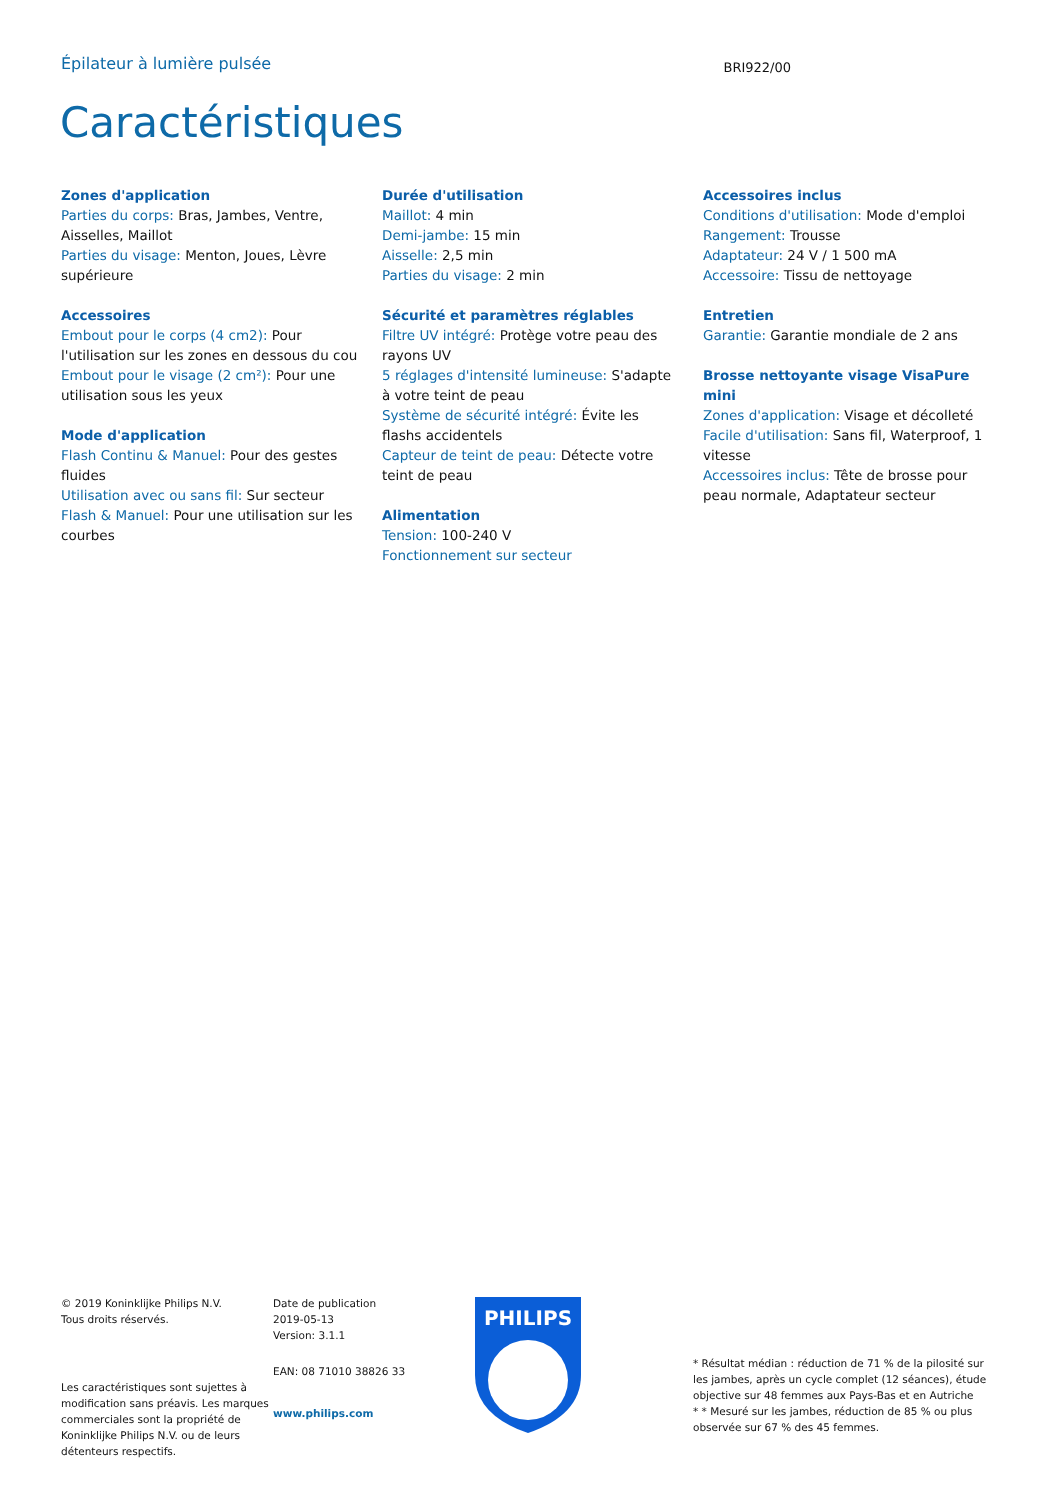Épilateur à lumière pulsée
BRI922/00
Caractéristiques
Zones d'application
Parties du corps: Bras, Jambes, Ventre, Aisselles, Maillot
Parties du visage: Menton, Joues, Lèvre supérieure
Accessoires
Embout pour le corps (4 cm2): Pour l'utilisation sur les zones en dessous du cou
Embout pour le visage (2 cm²): Pour une utilisation sous les yeux
Mode d'application
Flash Continu & Manuel: Pour des gestes fluides
Utilisation avec ou sans fil: Sur secteur
Flash & Manuel: Pour une utilisation sur les courbes
Durée d'utilisation
Maillot: 4 min
Demi-jambe: 15 min
Aisselle: 2,5 min
Parties du visage: 2 min
Sécurité et paramètres réglables
Filtre UV intégré: Protège votre peau des rayons UV
5 réglages d'intensité lumineuse: S'adapte à votre teint de peau
Système de sécurité intégré: Évite les flashs accidentels
Capteur de teint de peau: Détecte votre teint de peau
Alimentation
Tension: 100-240 V
Fonctionnement sur secteur
Accessoires inclus
Conditions d'utilisation: Mode d'emploi
Rangement: Trousse
Adaptateur: 24 V / 1 500 mA
Accessoire: Tissu de nettoyage
Entretien
Garantie: Garantie mondiale de 2 ans
Brosse nettoyante visage VisaPure mini
Zones d'application: Visage et décolleté
Facile d'utilisation: Sans fil, Waterproof, 1 vitesse
Accessoires inclus: Tête de brosse pour peau normale, Adaptateur secteur
© 2019 Koninklijke Philips N.V.
Tous droits réservés.
Les caractéristiques sont sujettes à modification sans préavis. Les marques commerciales sont la propriété de Koninklijke Philips N.V. ou de leurs détenteurs respectifs.
Date de publication
2019-05-13
Version: 3.1.1
EAN: 08 71010 38826 33
www.philips.com
PHILIPS
* Résultat médian : réduction de 71 % de la pilosité sur les jambes, après un cycle complet (12 séances), étude objective sur 48 femmes aux Pays-Bas et en Autriche
* * Mesuré sur les jambes, réduction de 85 % ou plus observée sur 67 % des 45 femmes.